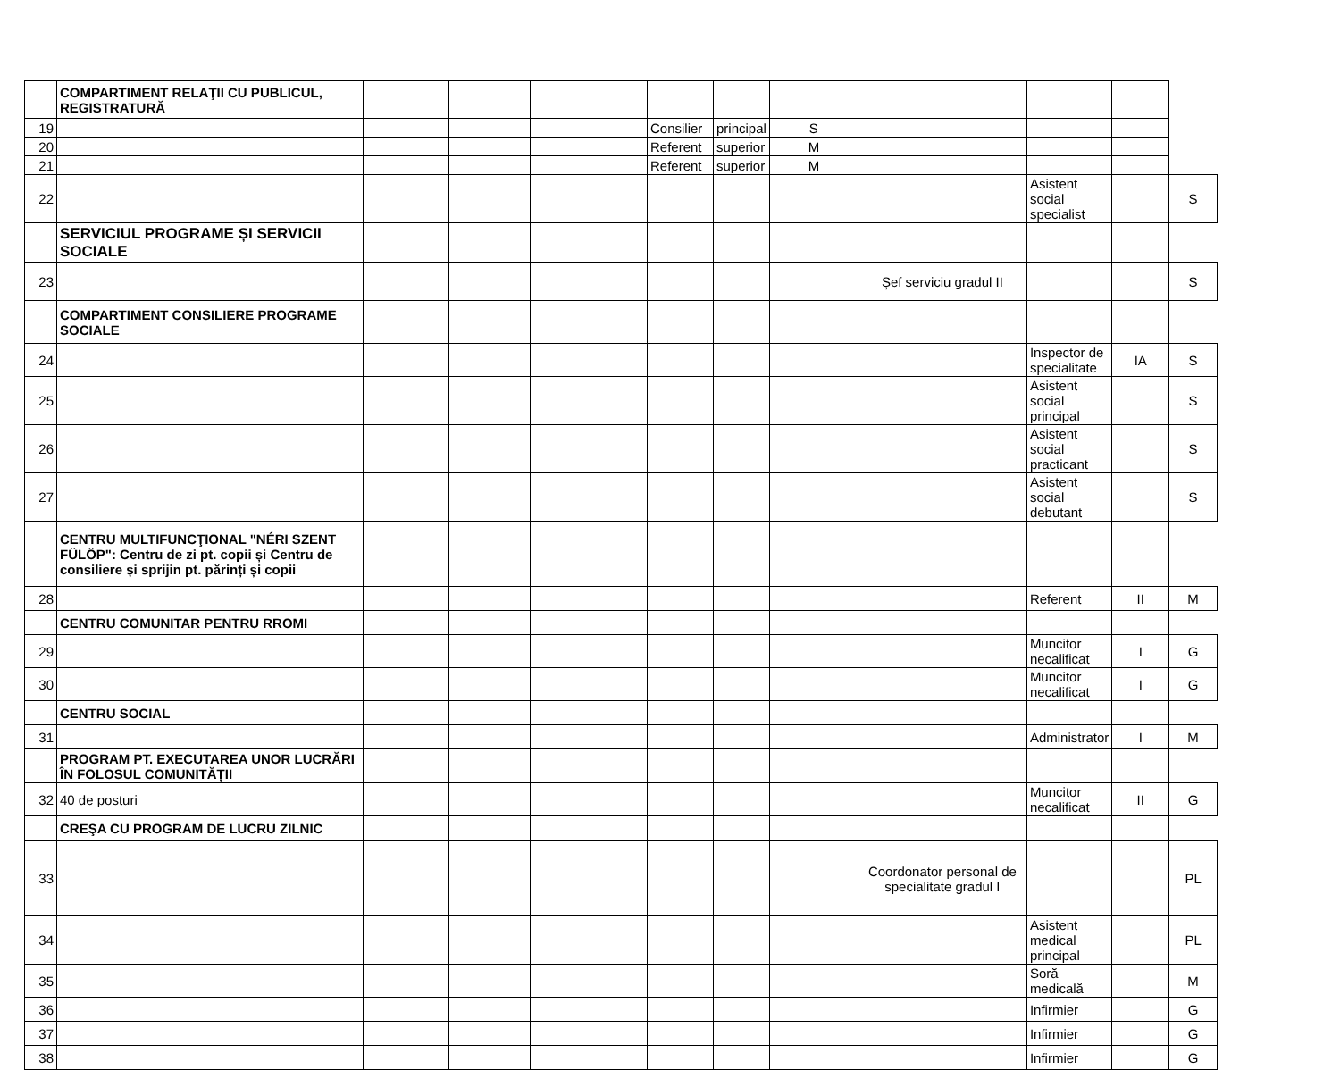| | COMPARTIMENT RELAŢII CU PUBLICUL, REGISTRATURĂ | | | | | | | | | | |
| 19 | | | | | Consilier | principal | S | | | | |
| 20 | | | | | Referent | superior | M | | | | |
| 21 | | | | | Referent | superior | M | | | | |
| 22 | | | | | | | | | Asistent social specialist | | S |
| | SERVICIUL PROGRAME ȘI SERVICII SOCIALE | | | | | | | | | | |
| 23 | | | | | | | | Șef serviciu gradul II | | | S |
| | COMPARTIMENT CONSILIERE PROGRAME SOCIALE | | | | | | | | | | |
| 24 | | | | | | | | | Inspector de specialitate | IA | S |
| 25 | | | | | | | | | Asistent social principal | | S |
| 26 | | | | | | | | | Asistent social practicant | | S |
| 27 | | | | | | | | | Asistent social debutant | | S |
| | CENTRU MULTIFUNCŢIONAL "NÉRI SZENT FÜLÖP": Centru de zi pt. copii și Centru de consiliere și sprijin pt. părinți și copii | | | | | | | | | | |
| 28 | | | | | | | | | Referent | II | M |
| | CENTRU COMUNITAR PENTRU RROMI | | | | | | | | | | |
| 29 | | | | | | | | | Muncitor necalificat | I | G |
| 30 | | | | | | | | | Muncitor necalificat | I | G |
| | CENTRU SOCIAL | | | | | | | | | | |
| 31 | | | | | | | | | Administrator | I | M |
| | PROGRAM PT. EXECUTAREA UNOR LUCRĂRI ÎN FOLOSUL COMUNITĂȚII | | | | | | | | | | |
| 32 | 40 de posturi | | | | | | | | Muncitor necalificat | II | G |
| | CREŞA CU PROGRAM DE LUCRU ZILNIC | | | | | | | | | | |
| 33 | | | | | | | | Coordonator personal de specialitate gradul I | | | PL |
| 34 | | | | | | | | | Asistent medical principal | | PL |
| 35 | | | | | | | | | Soră medicală | | M |
| 36 | | | | | | | | | Infirmier | | G |
| 37 | | | | | | | | | Infirmier | | G |
| 38 | | | | | | | | | Infirmier | | G |